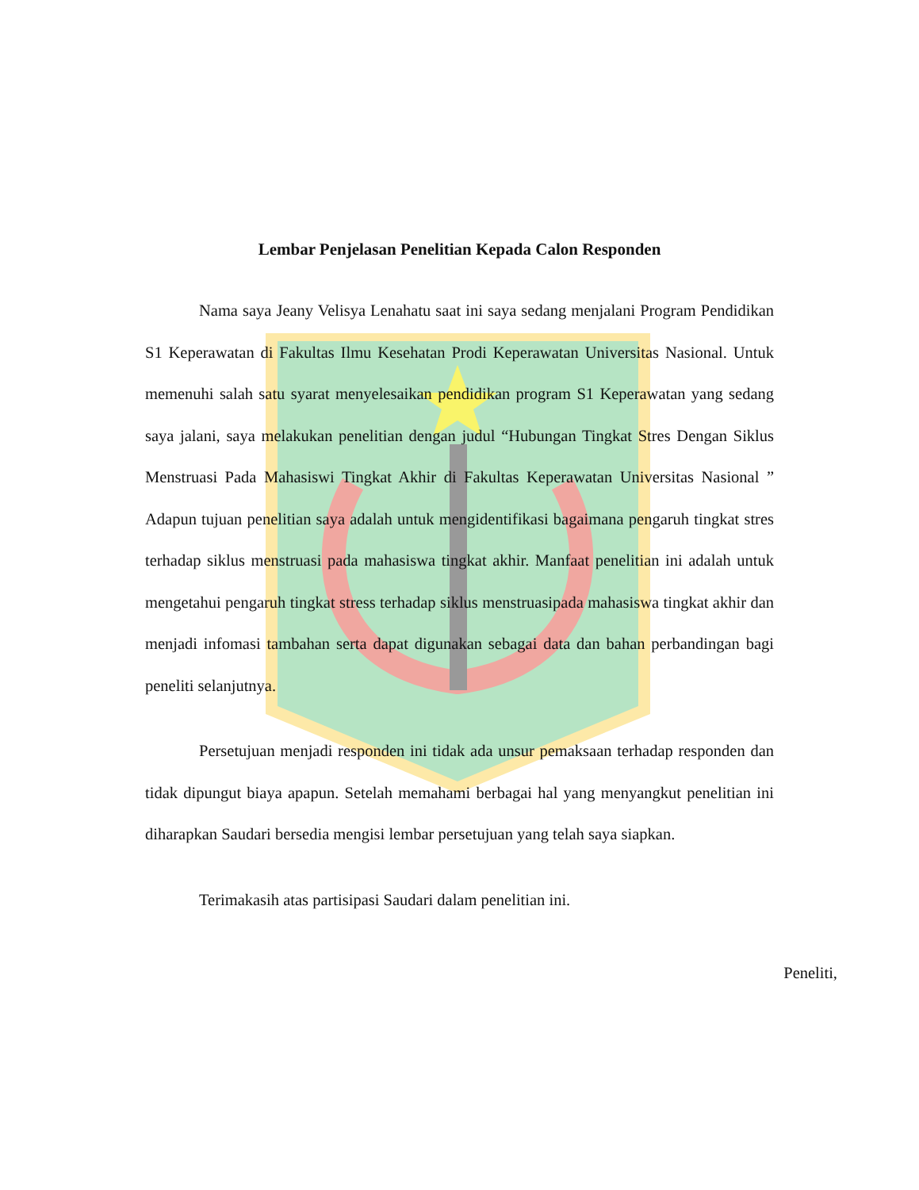Lembar Penjelasan Penelitian Kepada Calon Responden
Nama saya Jeany Velisya Lenahatu saat ini saya sedang menjalani Program Pendidikan S1 Keperawatan di Fakultas Ilmu Kesehatan Prodi Keperawatan Universitas Nasional. Untuk memenuhi salah satu syarat menyelesaikan pendidikan program S1 Keperawatan yang sedang saya jalani, saya melakukan penelitian dengan judul “Hubungan Tingkat Stres Dengan Siklus Menstruasi Pada Mahasiswi Tingkat Akhir di Fakultas Keperawatan Universitas Nasional ” Adapun tujuan penelitian saya adalah untuk mengidentifikasi bagaimana pengaruh tingkat stres terhadap siklus menstruasi pada mahasiswa tingkat akhir. Manfaat penelitian ini adalah untuk mengetahui pengaruh tingkat stress terhadap siklus menstruasipada mahasiswa tingkat akhir dan menjadi infomasi tambahan serta dapat digunakan sebagai data dan bahan perbandingan bagi peneliti selanjutnya.
Persetujuan menjadi responden ini tidak ada unsur pemaksaan terhadap responden dan tidak dipungut biaya apapun. Setelah memahami berbagai hal yang menyangkut penelitian ini diharapkan Saudari bersedia mengisi lembar persetujuan yang telah saya siapkan.
Terimakasih atas partisipasi Saudari dalam penelitian ini.
Peneliti,